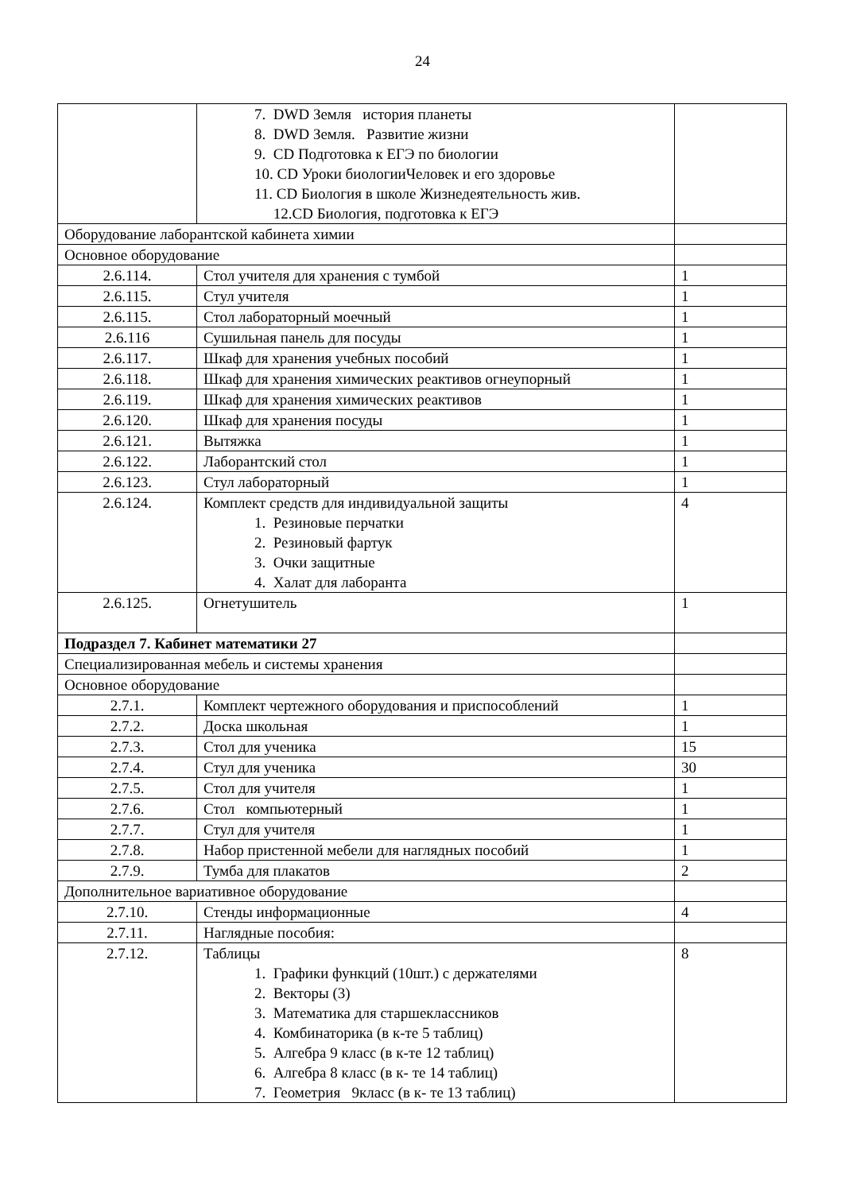24
| | 7. DWD Земля история планеты 8. DWD Земля. Развитие жизни 9. CD Подготовка к ЕГЭ по биологии 10. CD Уроки биологииЧеловек и его здоровье 11. CD Биология в школе Жизнедеятельность жив. 12.CD Биология, подготовка к ЕГЭ | |
| Оборудование лаборантской кабинета химии | | |
| Основное оборудование | | |
| 2.6.114. | Стол учителя для хранения с тумбой | 1 |
| 2.6.115. | Стул учителя | 1 |
| 2.6.115. | Стол лабораторный моечный | 1 |
| 2.6.116 | Сушильная панель для посуды | 1 |
| 2.6.117. | Шкаф для хранения учебных пособий | 1 |
| 2.6.118. | Шкаф для хранения химических реактивов огнеупорный | 1 |
| 2.6.119. | Шкаф для хранения химических реактивов | 1 |
| 2.6.120. | Шкаф для хранения посуды | 1 |
| 2.6.121. | Вытяжка | 1 |
| 2.6.122. | Лаборантский стол | 1 |
| 2.6.123. | Стул лабораторный | 1 |
| 2.6.124. | Комплект средств для индивидуальной защиты 1. Резиновые перчатки 2. Резиновый фартук 3. Очки защитные 4. Халат для лаборанта | 4 |
| 2.6.125. | Огнетушитель | 1 |
| Подраздел 7. Кабинет математики 27 | | |
| Специализированная мебель и системы хранения | | |
| Основное оборудование | | |
| 2.7.1. | Комплект чертежного оборудования и приспособлений | 1 |
| 2.7.2. | Доска школьная | 1 |
| 2.7.3. | Стол для ученика | 15 |
| 2.7.4. | Стул для ученика | 30 |
| 2.7.5. | Стол для учителя | 1 |
| 2.7.6. | Стол компьютерный | 1 |
| 2.7.7. | Стул для учителя | 1 |
| 2.7.8. | Набор пристенной мебели для наглядных пособий | 1 |
| 2.7.9. | Тумба для плакатов | 2 |
| Дополнительное вариативное оборудование | | |
| 2.7.10. | Стенды информационные | 4 |
| 2.7.11. | Наглядные пособия: | |
| 2.7.12. | Таблицы 1. Графики функций (10шт.) с держателями 2. Векторы (3) 3. Математика для старшеклассников 4. Комбинаторика (в к-те 5 таблиц) 5. Алгебра 9 класс (в к-те 12 таблиц) 6. Алгебра 8 класс (в к- те 14 таблиц) 7. Геометрия 9класс (в к- те 13 таблиц) | 8 |